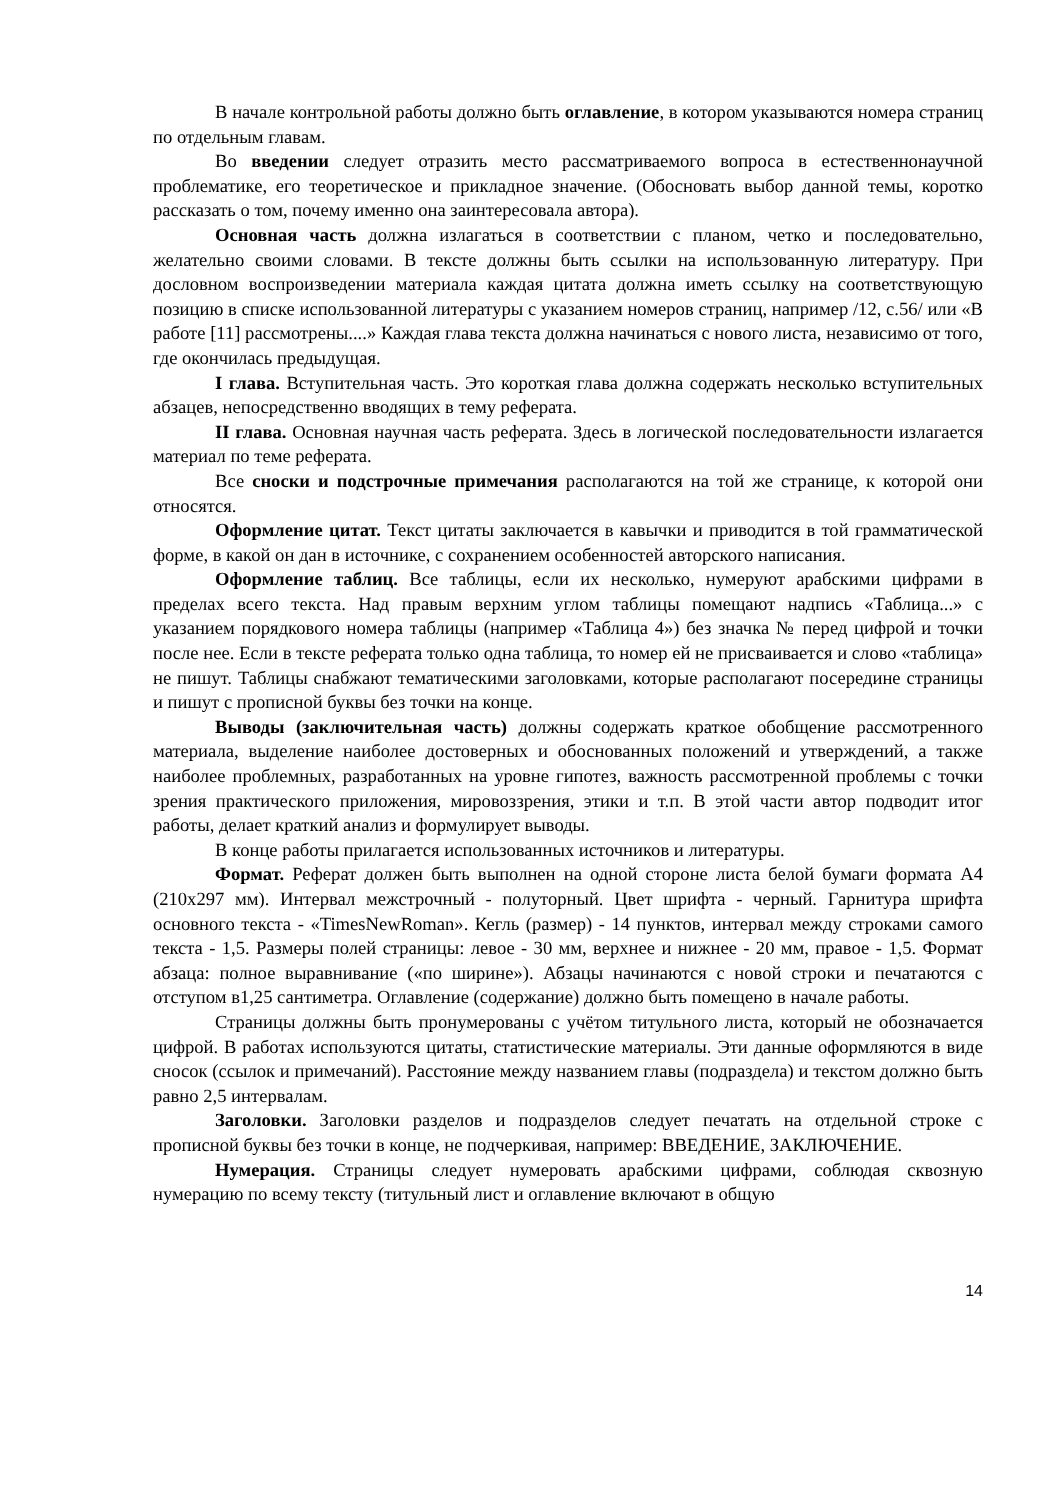В начале контрольной работы должно быть оглавление, в котором указываются номера страниц по отдельным главам.
Во введении следует отразить место рассматриваемого вопроса в естественнонаучной проблематике, его теоретическое и прикладное значение. (Обосновать выбор данной темы, коротко рассказать о том, почему именно она заинтересовала автора).
Основная часть должна излагаться в соответствии с планом, четко и последовательно, желательно своими словами. В тексте должны быть ссылки на использованную литературу. При дословном воспроизведении материала каждая цитата должна иметь ссылку на соответствующую позицию в списке использованной литературы с указанием номеров страниц, например /12, с.56/ или «В работе [11] рассмотрены....» Каждая глава текста должна начинаться с нового листа, независимо от того, где окончилась предыдущая.
I глава. Вступительная часть. Это короткая глава должна содержать несколько вступительных абзацев, непосредственно вводящих в тему реферата.
II глава. Основная научная часть реферата. Здесь в логической последовательности излагается материал по теме реферата.
Все сноски и подстрочные примечания располагаются на той же странице, к которой они относятся.
Оформление цитат. Текст цитаты заключается в кавычки и приводится в той грамматической форме, в какой он дан в источнике, с сохранением особенностей авторского написания.
Оформление таблиц. Все таблицы, если их несколько, нумеруют арабскими цифрами в пределах всего текста. Над правым верхним углом таблицы помещают надпись «Таблица...» с указанием порядкового номера таблицы (например «Таблица 4») без значка № перед цифрой и точки после нее. Если в тексте реферата только одна таблица, то номер ей не присваивается и слово «таблица» не пишут. Таблицы снабжают тематическими заголовками, которые располагают посередине страницы и пишут с прописной буквы без точки на конце.
Выводы (заключительная часть) должны содержать краткое обобщение рассмотренного материала, выделение наиболее достоверных и обоснованных положений и утверждений, а также наиболее проблемных, разработанных на уровне гипотез, важность рассмотренной проблемы с точки зрения практического приложения, мировоззрения, этики и т.п. В этой части автор подводит итог работы, делает краткий анализ и формулирует выводы.
В конце работы прилагается использованных источников и литературы.
Формат. Реферат должен быть выполнен на одной стороне листа белой бумаги формата А4 (210х297 мм). Интервал межстрочный - полуторный. Цвет шрифта - черный. Гарнитура шрифта основного текста - «TimesNewRoman». Кегль (размер) - 14 пунктов, интервал между строками самого текста - 1,5. Размеры полей страницы: левое - 30 мм, верхнее и нижнее - 20 мм, правое - 1,5. Формат абзаца: полное выравнивание («по ширине»). Абзацы начинаются с новой строки и печатаются с отступом в1,25 сантиметра. Оглавление (содержание) должно быть помещено в начале работы.
Страницы должны быть пронумерованы с учётом титульного листа, который не обозначается цифрой. В работах используются цитаты, статистические материалы. Эти данные оформляются в виде сносок (ссылок и примечаний). Расстояние между названием главы (подраздела) и текстом должно быть равно 2,5 интервалам.
Заголовки. Заголовки разделов и подразделов следует печатать на отдельной строке с прописной буквы без точки в конце, не подчеркивая, например: ВВЕДЕНИЕ, ЗАКЛЮЧЕНИЕ.
Нумерация. Страницы следует нумеровать арабскими цифрами, соблюдая сквозную нумерацию по всему тексту (титульный лист и оглавление включают в общую
14